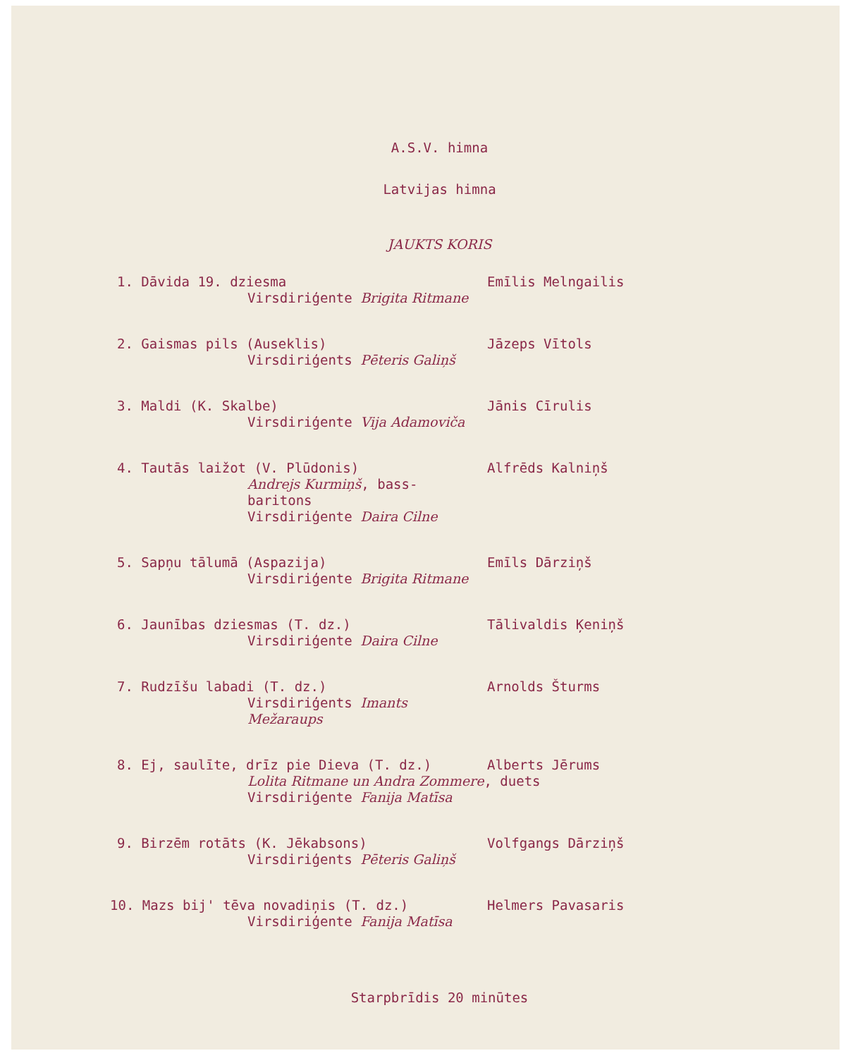A.S.V. himna
Latvijas himna
JAUKTS KORIS
1. Dāvida 19. dziesma
Virsdiriģente Brigita Ritmane
Emīlis Melngailis
2. Gaismas pils (Auseklis)
Virsdiriģents Pēteris Galiņš
Jāzeps Vītols
3. Maldi (K. Skalbe)
Virsdiriģente Vija Adamoviča
Jānis Cīrulis
4. Tautās laižot (V. Plūdonis)
Andrejs Kurmiņš, bass-baritons
Virsdiriģente Daira Cilne
Alfrēds Kalniņš
5. Sapņu tālumā (Aspazija)
Virsdiriģente Brigita Ritmane
Emīls Dārziņš
6. Jaunības dziesmas (T. dz.)
Virsdiriģente Daira Cilne
Tālivaldis Ķeniņš
7. Rudzīšu labadi (T. dz.)
Virsdiriģents Imants Mežaraups
Arnolds Šturms
8. Ej, saulīte, drīz pie Dieva (T. dz.)
Lolita Ritmane un Andra Zommere, duets
Virsdiriģente Fanija Matīsa
Alberts Jērums
9. Birzēm rotāts (K. Jēkabsons)
Virsdiriģents Pēteris Galiņš
Volfgangs Dārziņš
10. Mazs bij' tēva novadiņis (T. dz.)
Virsdiriģente Fanija Matīsa
Helmers Pavasaris
Starpbrīdis 20 minūtes